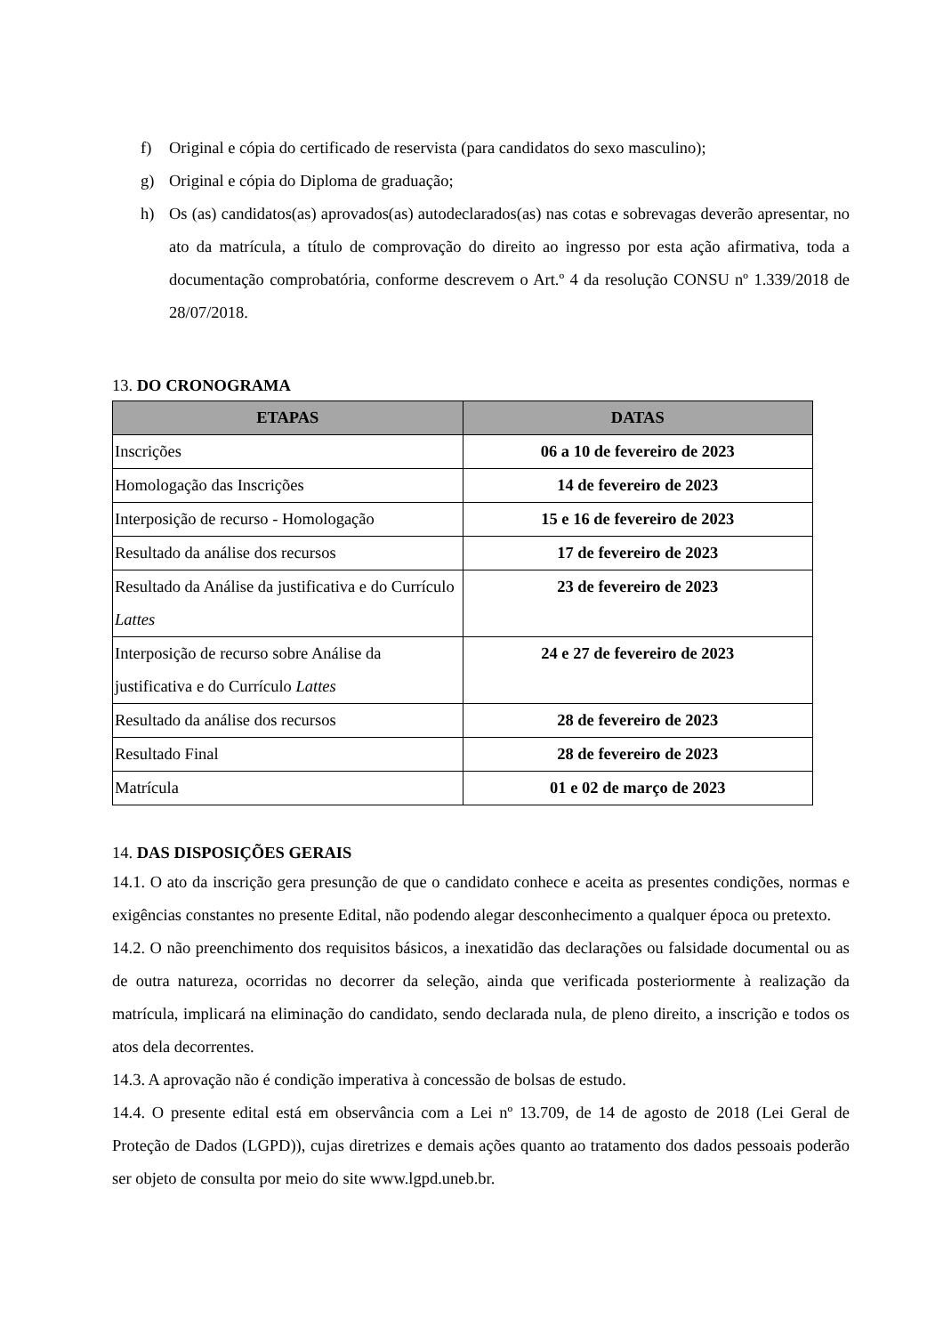f) Original e cópia do certificado de reservista (para candidatos do sexo masculino);
g) Original e cópia do Diploma de graduação;
h) Os (as) candidatos(as) aprovados(as) autodeclarados(as) nas cotas e sobrevagas deverão apresentar, no ato da matrícula, a título de comprovação do direito ao ingresso por esta ação afirmativa, toda a documentação comprobatória, conforme descrevem o Art.º 4 da resolução CONSU nº 1.339/2018 de 28/07/2018.
13. DO CRONOGRAMA
| ETAPAS | DATAS |
| --- | --- |
| Inscrições | 06 a 10 de fevereiro de 2023 |
| Homologação das Inscrições | 14 de fevereiro de 2023 |
| Interposição de recurso - Homologação | 15 e 16 de fevereiro de 2023 |
| Resultado da análise dos recursos | 17 de fevereiro de 2023 |
| Resultado da Análise da justificativa e do Currículo Lattes | 23 de fevereiro de 2023 |
| Interposição de recurso sobre Análise da justificativa e do Currículo Lattes | 24 e 27 de fevereiro de 2023 |
| Resultado da análise dos recursos | 28 de fevereiro de 2023 |
| Resultado Final | 28 de fevereiro de 2023 |
| Matrícula | 01 e 02 de março de 2023 |
14. DAS DISPOSIÇÕES GERAIS
14.1. O ato da inscrição gera presunção de que o candidato conhece e aceita as presentes condições, normas e exigências constantes no presente Edital, não podendo alegar desconhecimento a qualquer época ou pretexto.
14.2. O não preenchimento dos requisitos básicos, a inexatidão das declarações ou falsidade documental ou as de outra natureza, ocorridas no decorrer da seleção, ainda que verificada posteriormente à realização da matrícula, implicará na eliminação do candidato, sendo declarada nula, de pleno direito, a inscrição e todos os atos dela decorrentes.
14.3. A aprovação não é condição imperativa à concessão de bolsas de estudo.
14.4. O presente edital está em observância com a Lei nº 13.709, de 14 de agosto de 2018 (Lei Geral de Proteção de Dados (LGPD)), cujas diretrizes e demais ações quanto ao tratamento dos dados pessoais poderão ser objeto de consulta por meio do site www.lgpd.uneb.br.